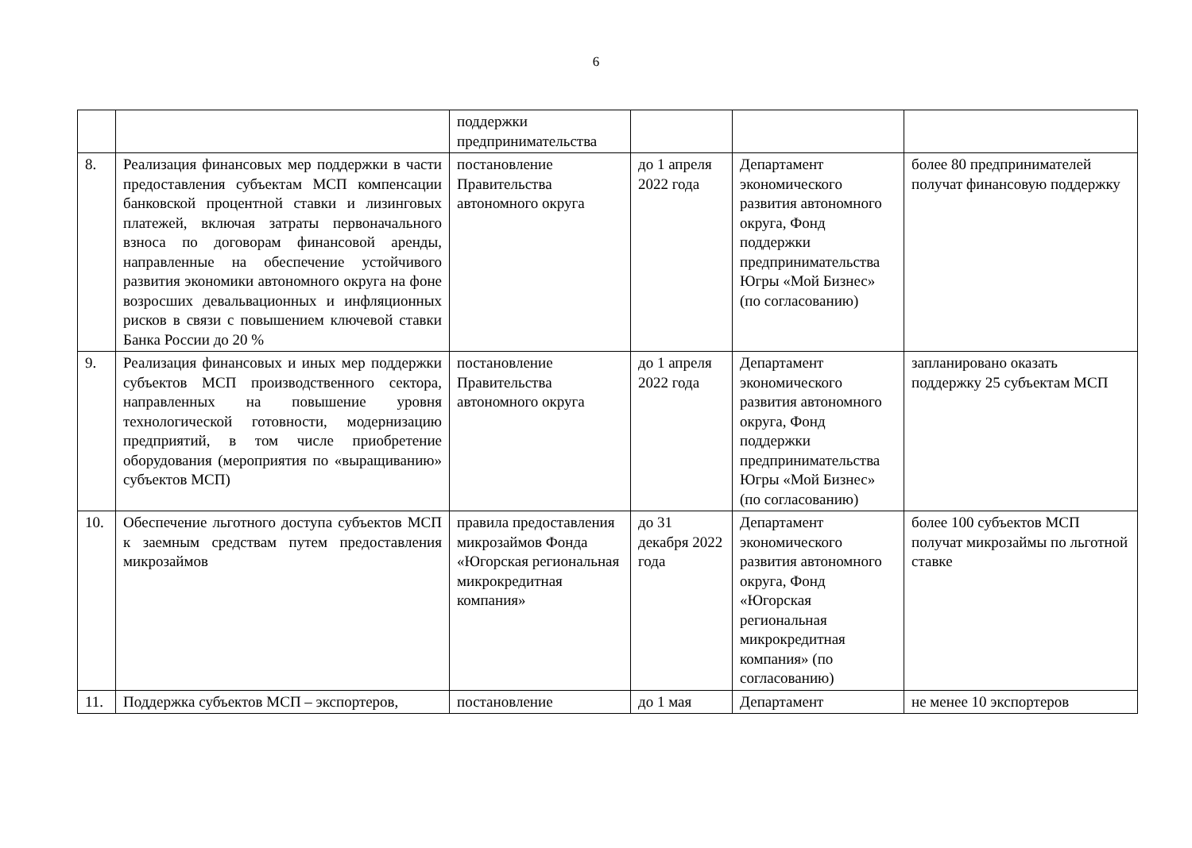6
| | | поддержки предпринимательства | | | |
| 8. | Реализация финансовых мер поддержки в части предоставления субъектам МСП компенсации банковской процентной ставки и лизинговых платежей, включая затраты первоначального взноса по договорам финансовой аренды, направленные на обеспечение устойчивого развития экономики автономного округа на фоне возросших девальвационных и инфляционных рисков в связи с повышением ключевой ставки Банка России до 20 % | постановление Правительства автономного округа | до 1 апреля 2022 года | Департамент экономического развития автономного округа, Фонд поддержки предпринимательства Югры «Мой Бизнес» (по согласованию) | более 80 предпринимателей получат финансовую поддержку |
| 9. | Реализация финансовых и иных мер поддержки субъектов МСП производственного сектора, направленных на повышение уровня технологической готовности, модернизацию предприятий, в том числе приобретение оборудования (мероприятия по «выращиванию» субъектов МСП) | постановление Правительства автономного округа | до 1 апреля 2022 года | Департамент экономического развития автономного округа, Фонд поддержки предпринимательства Югры «Мой Бизнес» (по согласованию) | запланировано оказать поддержку 25 субъектам МСП |
| 10. | Обеспечение льготного доступа субъектов МСП к заемным средствам путем предоставления микрозаймов | правила предоставления микрозаймов Фонда «Югорская региональная микрокредитная компания» | до 31 декабря 2022 года | Департамент экономического развития автономного округа, Фонд «Югорская региональная микрокредитная компания» (по согласованию) | более 100 субъектов МСП получат микрозаймы по льготной ставке |
| 11. | Поддержка субъектов МСП – экспортеров, | постановление | до 1 мая | Департамент | не менее 10 экспортеров |